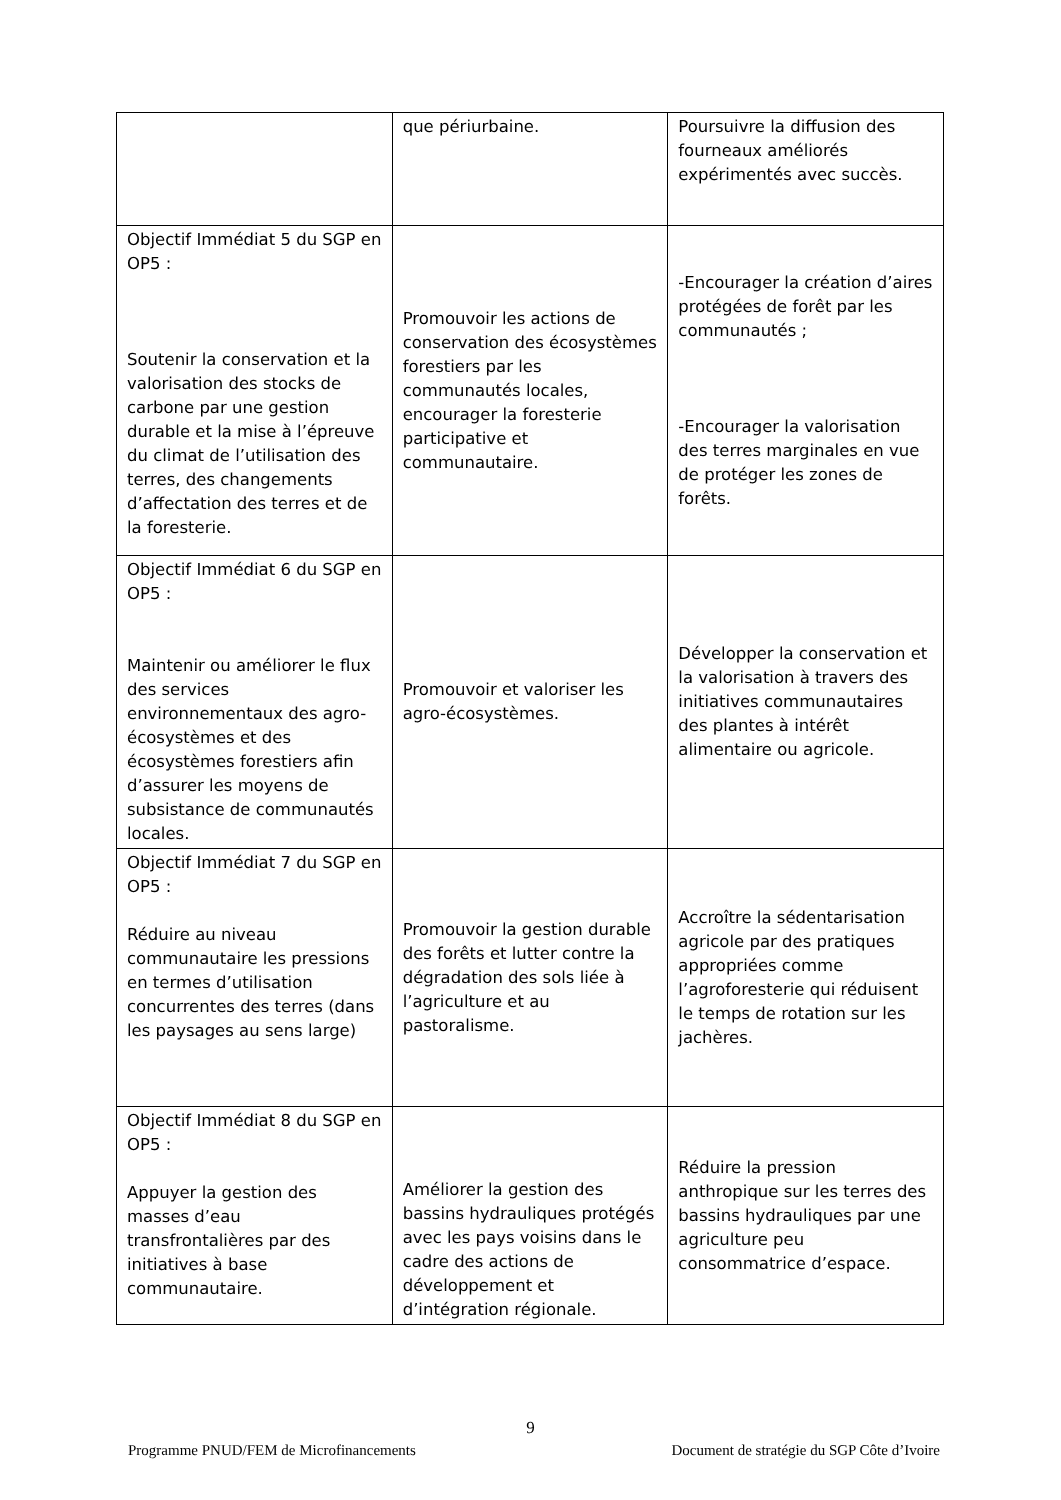| | que périurbaine. | Poursuivre la diffusion des fourneaux améliorés expérimentés avec succès. |
| Objectif Immédiat 5 du SGP en OP5 : Soutenir la conservation et la valorisation des stocks de carbone par une gestion durable et la mise à l’épreuve du climat de l’utilisation des terres, des changements d’affectation des terres et de la foresterie. | Promouvoir les actions de conservation des écosystèmes forestiers par les communautés locales, encourager la foresterie participative et communautaire. | -Encourager la création d’aires protégées de forêt par les communautés ; -Encourager la valorisation des terres marginales en vue de protéger les zones de forêts. |
| Objectif Immédiat 6 du SGP en OP5 : Maintenir ou améliorer le flux des services environnementaux des agro-écosystèmes et des écosystèmes forestiers afin d’assurer les moyens de subsistance de communautés locales. | Promouvoir et valoriser les agro-écosystèmes. | Développer la conservation et la valorisation à travers des initiatives communautaires des plantes à intérêt alimentaire ou agricole. |
| Objectif Immédiat 7 du SGP en OP5 : Réduire au niveau communautaire les pressions en termes d’utilisation concurrentes des terres (dans les paysages au sens large) | Promouvoir la gestion durable des forêts et lutter contre la dégradation des sols liée à l’agriculture et au pastoralisme. | Accroître la sédentarisation agricole par des pratiques appropriées comme l’agroforesterie qui réduisent le temps de rotation sur les jachères. |
| Objectif Immédiat 8 du SGP en OP5 : Appuyer la gestion des masses d’eau transfrontalières par des initiatives à base communautaire. | Améliorer la gestion des bassins hydrauliques protégés avec les pays voisins dans le cadre des actions de développement et d’intégration régionale. | Réduire la pression anthropique sur les terres des bassins hydrauliques par une agriculture peu consommatrice d’espace. |
9
Programme PNUD/FEM de Microfinancements Document de stratégie du SGP Côte d’Ivoire